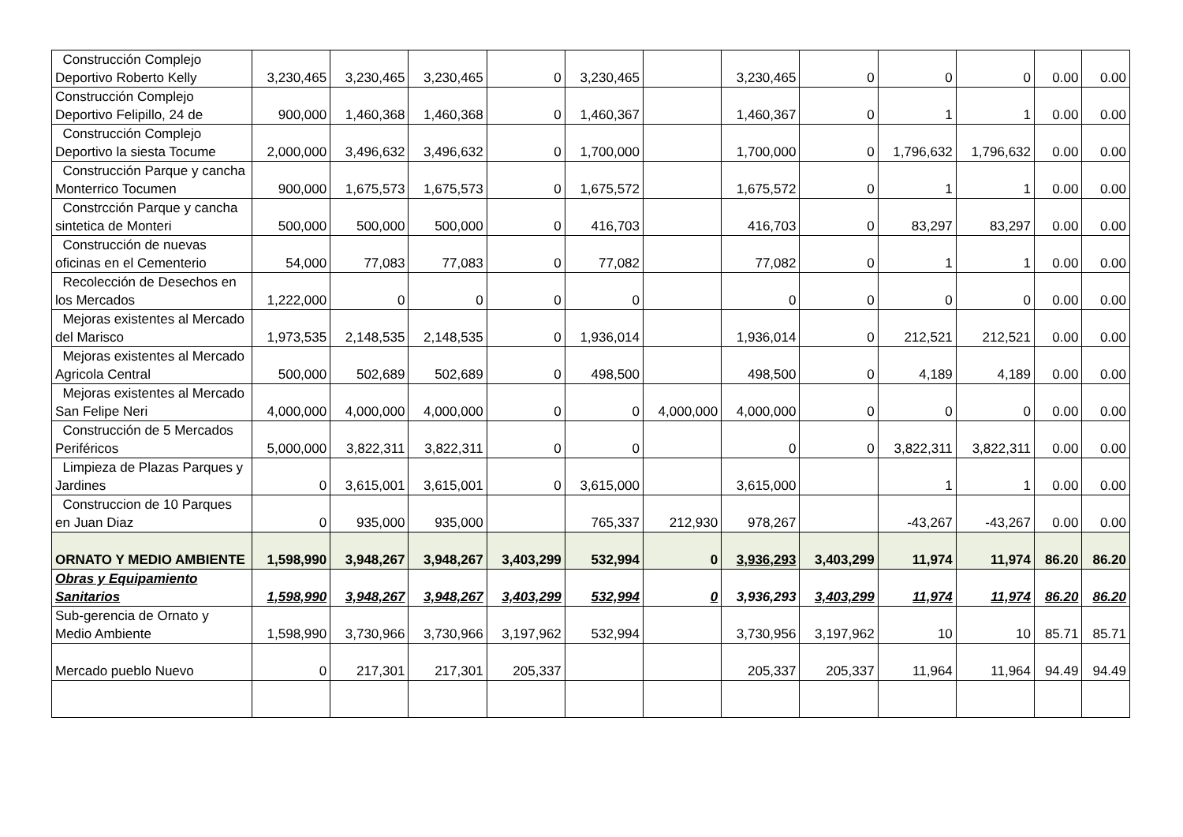| Construcción Complejo Deportivo Roberto Kelly | 3,230,465 | 3,230,465 | 3,230,465 | 0 | 3,230,465 | | 3,230,465 | 0 | 0 | 0 | 0.00 | 0.00 |
| Construcción Complejo Deportivo Felipillo, 24 de | 900,000 | 1,460,368 | 1,460,368 | 0 | 1,460,367 | | 1,460,367 | 0 | 1 | 1 | 0.00 | 0.00 |
| Construcción Complejo Deportivo la siesta Tocume | 2,000,000 | 3,496,632 | 3,496,632 | 0 | 1,700,000 | | 1,700,000 | 0 | 1,796,632 | 1,796,632 | 0.00 | 0.00 |
| Construcción Parque y cancha Monterrico Tocumen | 900,000 | 1,675,573 | 1,675,573 | 0 | 1,675,572 | | 1,675,572 | 0 | 1 | 1 | 0.00 | 0.00 |
| Constrcción Parque y cancha sintetica de Monteri | 500,000 | 500,000 | 500,000 | 0 | 416,703 | | 416,703 | 0 | 83,297 | 83,297 | 0.00 | 0.00 |
| Construcción de nuevas oficinas en el Cementerio | 54,000 | 77,083 | 77,083 | 0 | 77,082 | | 77,082 | 0 | 1 | 1 | 0.00 | 0.00 |
| Recolección de Desechos en los Mercados | 1,222,000 | 0 | 0 | 0 | 0 | | 0 | 0 | 0 | 0 | 0.00 | 0.00 |
| Mejoras existentes al Mercado del Marisco | 1,973,535 | 2,148,535 | 2,148,535 | 0 | 1,936,014 | | 1,936,014 | 0 | 212,521 | 212,521 | 0.00 | 0.00 |
| Mejoras existentes al Mercado Agricola Central | 500,000 | 502,689 | 502,689 | 0 | 498,500 | | 498,500 | 0 | 4,189 | 4,189 | 0.00 | 0.00 |
| Mejoras existentes al Mercado San Felipe Neri | 4,000,000 | 4,000,000 | 4,000,000 | 0 | 0 | 4,000,000 | 4,000,000 | 0 | 0 | 0 | 0.00 | 0.00 |
| Construcción de 5 Mercados Periféricos | 5,000,000 | 3,822,311 | 3,822,311 | 0 | 0 | | 0 | 0 | 3,822,311 | 3,822,311 | 0.00 | 0.00 |
| Limpieza de Plazas Parques y Jardines | 0 | 3,615,001 | 3,615,001 | 0 | 3,615,000 | | 3,615,000 | | 1 | 1 | 0.00 | 0.00 |
| Construccion de 10 Parques en Juan Diaz | 0 | 935,000 | 935,000 | | 765,337 | 212,930 | 978,267 | | -43,267 | -43,267 | 0.00 | 0.00 |
| ORNATO Y MEDIO AMBIENTE | 1,598,990 | 3,948,267 | 3,948,267 | 3,403,299 | 532,994 | 0 | 3,936,293 | 3,403,299 | 11,974 | 11,974 | 86.20 | 86.20 |
| Obras y Equipamiento Sanitarios | 1,598,990 | 3,948,267 | 3,948,267 | 3,403,299 | 532,994 | 0 | 3,936,293 | 3,403,299 | 11,974 | 11,974 | 86.20 | 86.20 |
| Sub-gerencia de Ornato y Medio Ambiente | 1,598,990 | 3,730,966 | 3,730,966 | 3,197,962 | 532,994 | | 3,730,956 | 3,197,962 | 10 | 10 | 85.71 | 85.71 |
| Mercado pueblo Nuevo | 0 | 217,301 | 217,301 | 205,337 | | | 205,337 | 205,337 | 11,964 | 11,964 | 94.49 | 94.49 |